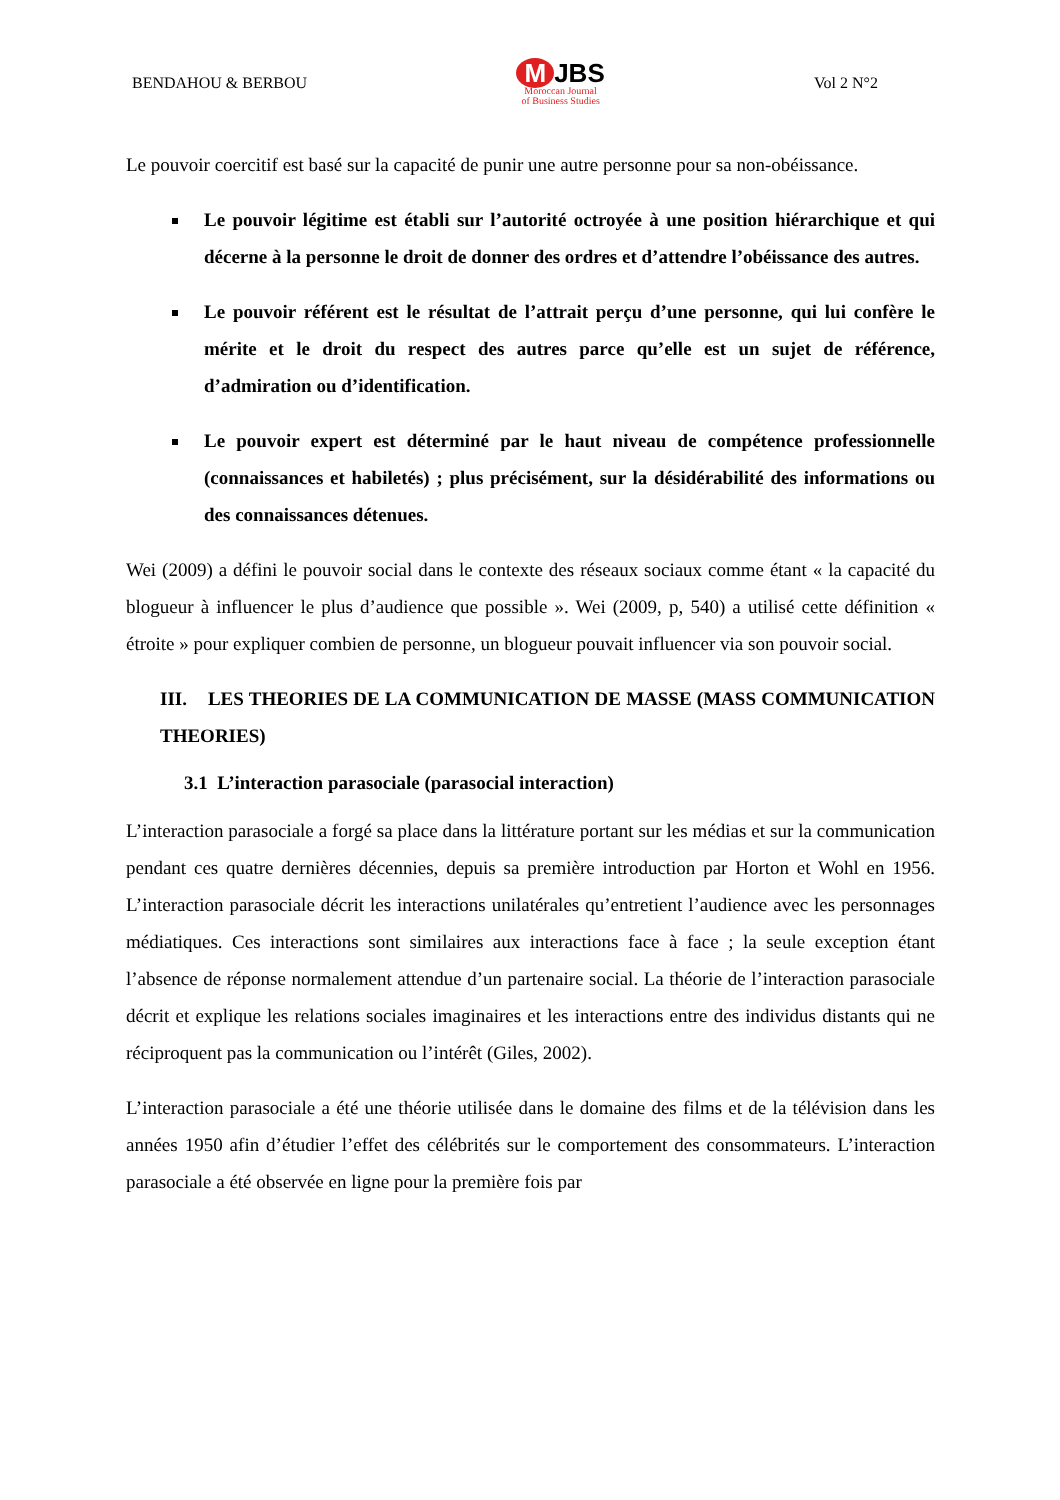BENDAHOU & BERBOU
M JBS
Moroccan Journal
of Business Studies
Vol 2 N°2
Le pouvoir coercitif est basé sur la capacité de punir une autre personne pour sa non-obéissance.
Le pouvoir légitime est établi sur l’autorité octroyée à une position hiérarchique et qui décerne à la personne le droit de donner des ordres et d’attendre l’obéissance des autres.
Le pouvoir référent est le résultat de l’attrait perçu d’une personne, qui lui confère le mérite et le droit du respect des autres parce qu’elle est un sujet de référence, d’admiration ou d’identification.
Le pouvoir expert est déterminé par le haut niveau de compétence professionnelle (connaissances et habiletés) ; plus précisément, sur la désidérabilité des informations ou des connaissances détenues.
Wei (2009) a défini le pouvoir social dans le contexte des réseaux sociaux comme étant « la capacité du blogueur à influencer le plus d’audience que possible ». Wei (2009, p, 540) a utilisé cette définition « étroite » pour expliquer combien de personne, un blogueur pouvait influencer via son pouvoir social.
III. LES THEORIES DE LA COMMUNICATION DE MASSE (MASS COMMUNICATION THEORIES)
3.1 L’interaction parasociale (parasocial interaction)
L’interaction parasociale a forgé sa place dans la littérature portant sur les médias et sur la communication pendant ces quatre dernières décennies, depuis sa première introduction par Horton et Wohl en 1956. L’interaction parasociale décrit les interactions unilatérales qu’entretient l’audience avec les personnages médiatiques. Ces interactions sont similaires aux interactions face à face ; la seule exception étant l’absence de réponse normalement attendue d’un partenaire social. La théorie de l’interaction parasociale décrit et explique les relations sociales imaginaires et les interactions entre des individus distants qui ne réciproquent pas la communication ou l’intérêt (Giles, 2002).
L’interaction parasociale a été une théorie utilisée dans le domaine des films et de la télévision dans les années 1950 afin d’étudier l’effet des célébrités sur le comportement des consommateurs. L’interaction parasociale a été observée en ligne pour la première fois par